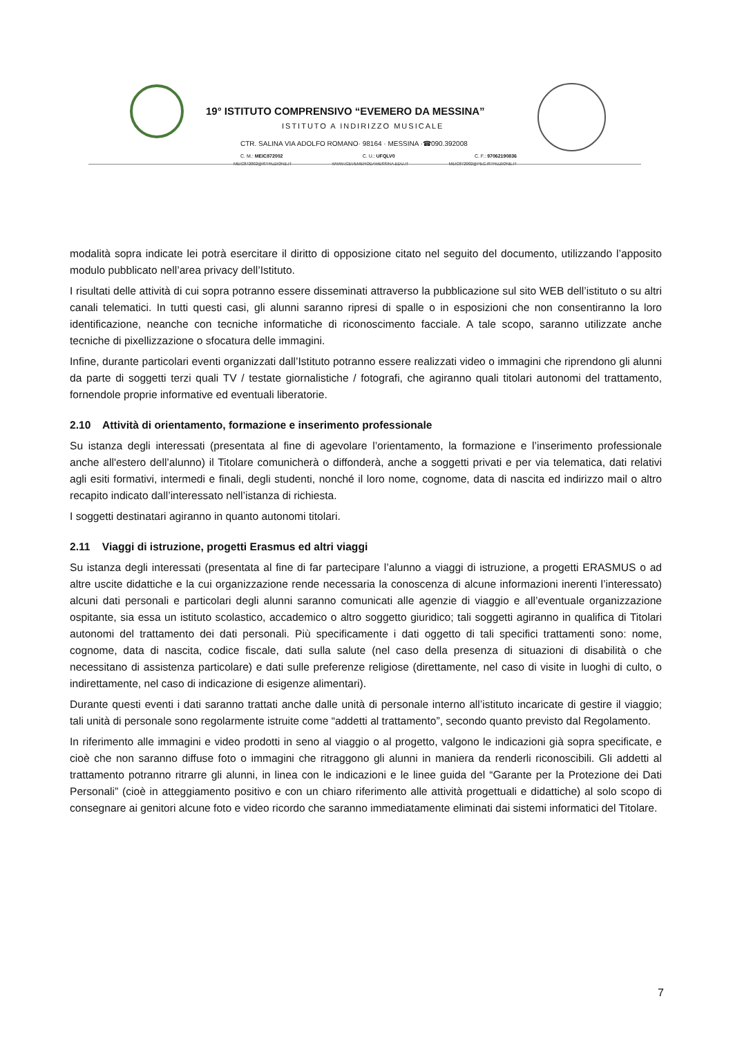19° ISTITUTO COMPRENSIVO “EVEMERO DA MESSINA”
ISTITUTO A INDIRIZZO MUSICALE
CTR. SALINA VIA ADOLFO ROMANO· 98164 · MESSINA ·☎090.392008
C. M.: MEIC872002 C. U.: UFQLV0 C. F.: 97062190836
MEIC872002@ISTRUZIONE.IT WWW.ICEVEMERODAMESSINA.EDU.IT MEIC872002@PEC.ISTRUZIONE.IT
modalità sopra indicate lei potrà esercitare il diritto di opposizione citato nel seguito del documento, utilizzando l’apposito modulo pubblicato nell’area privacy dell’Istituto.
I risultati delle attività di cui sopra potranno essere disseminati attraverso la pubblicazione sul sito WEB dell’istituto o su altri canali telematici. In tutti questi casi, gli alunni saranno ripresi di spalle o in esposizioni che non consentiranno la loro identificazione, neanche con tecniche informatiche di riconoscimento facciale. A tale scopo, saranno utilizzate anche tecniche di pixellizzazione o sfocatura delle immagini.
Infine, durante particolari eventi organizzati dall’Istituto potranno essere realizzati video o immagini che riprendono gli alunni da parte di soggetti terzi quali TV / testate giornalistiche / fotografi, che agiranno quali titolari autonomi del trattamento, fornendole proprie informative ed eventuali liberatorie.
2.10 Attività di orientamento, formazione e inserimento professionale
Su istanza degli interessati (presentata al fine di agevolare l’orientamento, la formazione e l’inserimento professionale anche all'estero dell’alunno) il Titolare comunicherà o diffonderà, anche a soggetti privati e per via telematica, dati relativi agli esiti formativi, intermedi e finali, degli studenti, nonché il loro nome, cognome, data di nascita ed indirizzo mail o altro recapito indicato dall’interessato nell’istanza di richiesta.
I soggetti destinatari agiranno in quanto autonomi titolari.
2.11 Viaggi di istruzione, progetti Erasmus ed altri viaggi
Su istanza degli interessati (presentata al fine di far partecipare l’alunno a viaggi di istruzione, a progetti ERASMUS o ad altre uscite didattiche e la cui organizzazione rende necessaria la conoscenza di alcune informazioni inerenti l’interessato) alcuni dati personali e particolari degli alunni saranno comunicati alle agenzie di viaggio e all’eventuale organizzazione ospitante, sia essa un istituto scolastico, accademico o altro soggetto giuridico; tali soggetti agiranno in qualifica di Titolari autonomi del trattamento dei dati personali. Più specificamente i dati oggetto di tali specifici trattamenti sono: nome, cognome, data di nascita, codice fiscale, dati sulla salute (nel caso della presenza di situazioni di disabilità o che necessitano di assistenza particolare) e dati sulle preferenze religiose (direttamente, nel caso di visite in luoghi di culto, o indirettamente, nel caso di indicazione di esigenze alimentari).
Durante questi eventi i dati saranno trattati anche dalle unità di personale interno all’istituto incaricate di gestire il viaggio; tali unità di personale sono regolarmente istruite come “addetti al trattamento”, secondo quanto previsto dal Regolamento.
In riferimento alle immagini e video prodotti in seno al viaggio o al progetto, valgono le indicazioni già sopra specificate, e cioè che non saranno diffuse foto o immagini che ritraggono gli alunni in maniera da renderli riconoscibili. Gli addetti al trattamento potranno ritrarre gli alunni, in linea con le indicazioni e le linee guida del “Garante per la Protezione dei Dati Personali” (cioè in atteggiamento positivo e con un chiaro riferimento alle attività progettuali e didattiche) al solo scopo di consegnare ai genitori alcune foto e video ricordo che saranno immediatamente eliminati dai sistemi informatici del Titolare.
7